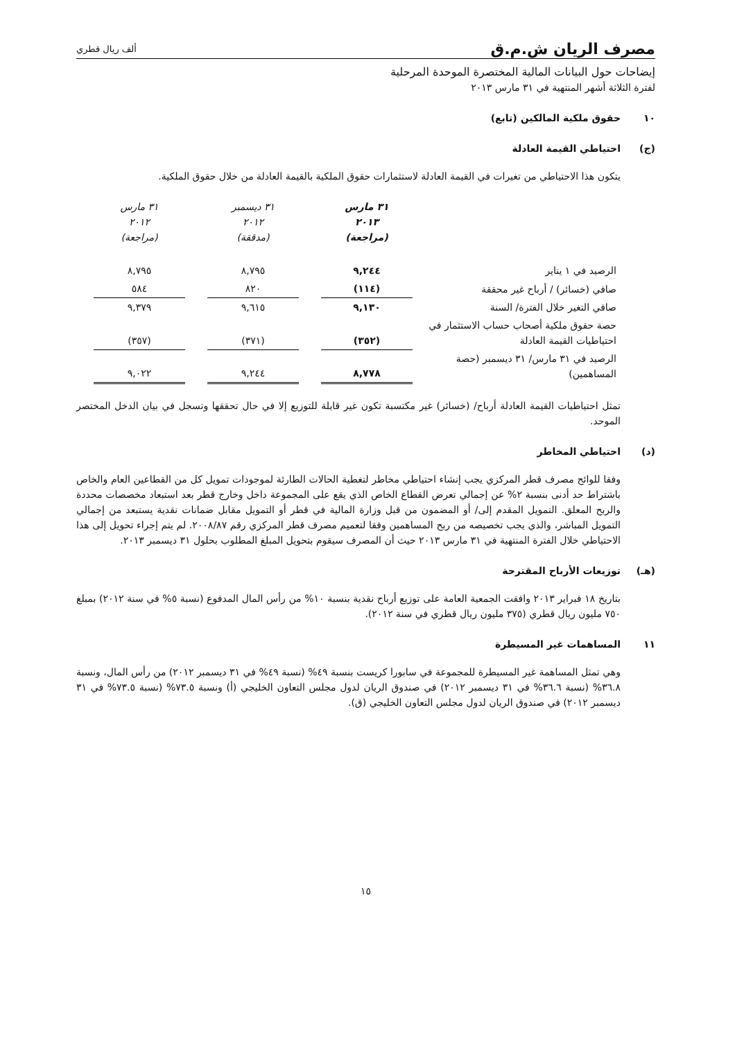مصرف الريان ش.م.ق
ألف ريال قطري
إيضاحات حول البيانات المالية المختصرة الموحدة المرحلية
لفترة الثلاثة أشهر المنتهية في ٣١ مارس ٢٠١٣
١٠ حقوق ملكية المالكين (تابع)
(ج) احتياطي القيمة العادلة
يتكون هذا الاحتياطي من تغيرات في القيمة العادلة لاستثمارات حقوق الملكية بالقيمة العادلة من خلال حقوق الملكية.
| | ٣١ مارس ٢٠١٣ (مراجعة) | | ٣١ ديسمبر ٢٠١٢ (مدققة) | | ٣١ مارس ٢٠١٢ (مراجعة) |
| الرصيد في ١ يناير | ٩,٢٤٤ | | ٨,٧٩٥ | | ٨,٧٩٥ |
| صافي (خسائر) / أرباح غير محققة | (١١٤) | | ٨٢٠ | | ٥٨٤ |
| صافي التغير خلال الفترة/ السنة | ٩,١٣٠ | | ٩,٦١٥ | | ٩,٣٧٩ |
| حصة حقوق ملكية أصحاب حساب الاستثمار في احتياطيات القيمة العادلة | (٣٥٢) | | (٣٧١) | | (٣٥٧) |
| الرصيد في ٣١ مارس/ ٣١ ديسمبر (حصة المساهمين) | ٨,٧٧٨ | | ٩,٢٤٤ | | ٩,٠٢٢ |
تمثل احتياطيات القيمة العادلة أرباح/ (خسائر) غير مكتسبة تكون غير قابلة للتوزيع إلا في حال تحققها وتسجل في بيان الدخل المختصر الموحد.
(د) احتياطي المخاطر
وفقا للوائح مصرف قطر المركزي يجب إنشاء احتياطي مخاطر لتغطية الحالات الطارئة لموجودات تمويل كل من القطاعين العام والخاص باشتراط حد أدنى بنسبة ٢% عن إجمالي تعرض القطاع الخاص الذي يقع على المجموعة داخل وخارج قطر بعد استبعاد مخصصات محددة والربح المعلق. التمويل المقدم إلى/ أو المضمون من قبل وزارة المالية في قطر أو التمويل مقابل ضمانات نقدية يستبعد من إجمالي التمويل المباشر، والذي يجب تخصيصه من ربح المساهمين وفقا لتعميم مصرف قطر المركزي رقم ٢٠٠٨/٨٧. لم يتم إجراء تحويل إلى هذا الاحتياطي خلال الفترة المنتهية في ٣١ مارس ٢٠١٣ حيث أن المصرف سيقوم بتحويل المبلغ المطلوب بحلول ٣١ ديسمبر ٢٠١٣.
(هـ) توزيعات الأرباح المقترحة
بتاريخ ١٨ فبراير ٢٠١٣ وافقت الجمعية العامة على توزيع أرباح نقدية بنسبة ١٠% من رأس المال المدفوع (نسبة ٥% في سنة ٢٠١٢) بمبلغ ٧٥٠ مليون ريال قطري (٣٧٥ مليون ريال قطري في سنة ٢٠١٢).
١١ المساهمات غير المسيطرة
وهي تمثل المساهمة غير المسيطرة للمجموعة في سابورا كريست بنسبة ٤٩% (نسبة ٤٩% في ٣١ ديسمبر ٢٠١٢) من رأس المال، ونسبة ٣٦.٨% (نسبة ٣٦.٦% في ٣١ ديسمبر ٢٠١٢) في صندوق الريان لدول مجلس التعاون الخليجي (أ) ونسبة ٧٣.٥% (نسبة ٧٣.٥% في ٣١ ديسمبر ٢٠١٢) في صندوق الريان لدول مجلس التعاون الخليجي (ق).
١٥